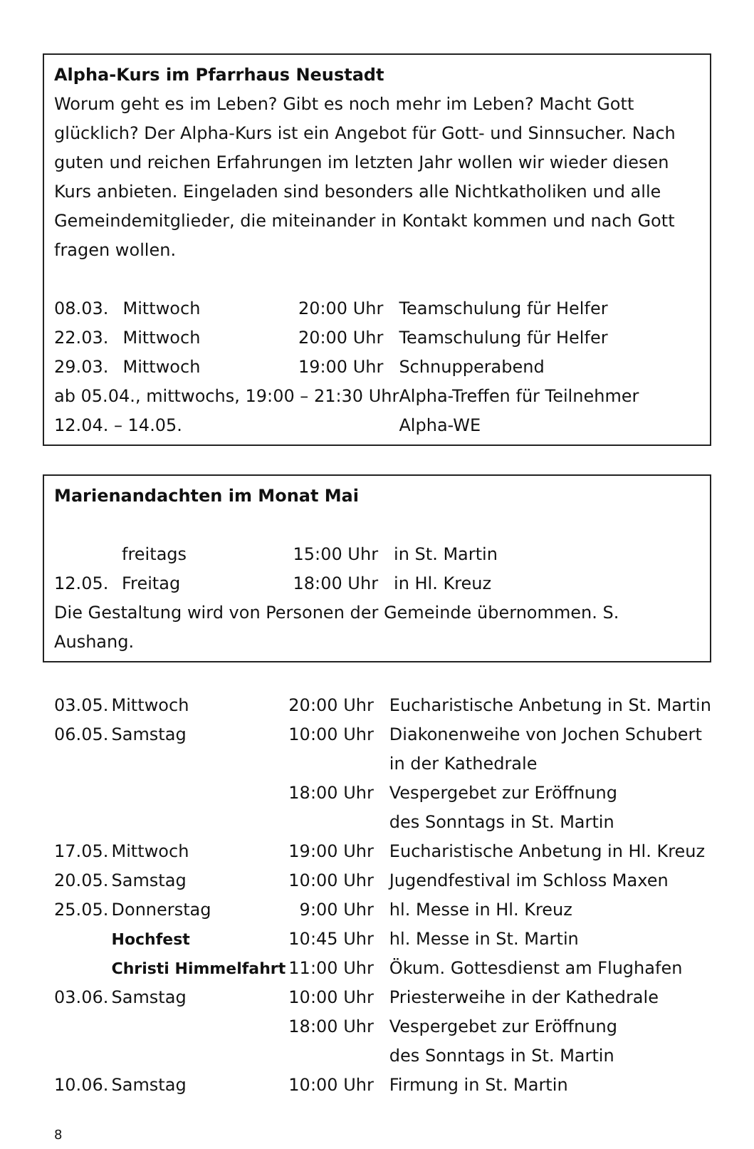Alpha-Kurs im Pfarrhaus Neustadt
Worum geht es im Leben? Gibt es noch mehr im Leben? Macht Gott glücklich? Der Alpha-Kurs ist ein Angebot für Gott- und Sinnsucher. Nach guten und reichen Erfahrungen im letzten Jahr wollen wir wieder diesen Kurs anbieten. Eingeladen sind besonders alle Nichtkatholiken und alle Gemeindemitglieder, die miteinander in Kontakt kommen und nach Gott fragen wollen.
| 08.03. | Mittwoch | 20:00 Uhr | Teamschulung für Helfer |
| 22.03. | Mittwoch | 20:00 Uhr | Teamschulung für Helfer |
| 29.03. | Mittwoch | 19:00 Uhr | Schnupperabend |
| ab 05.04., mittwochs, 19:00 – 21:30 Uhr | | | Alpha-Treffen für Teilnehmer |
| 12.04. – 14.05. | | | Alpha-WE |
Marienandachten im Monat Mai
| | freitags | 15:00 Uhr | in St. Martin |
| 12.05. | Freitag | 18:00 Uhr | in Hl. Kreuz |
Die Gestaltung wird von Personen der Gemeinde übernommen. S. Aushang.
| 03.05. | Mittwoch | 20:00 Uhr | Eucharistische Anbetung in St. Martin |
| 06.05. | Samstag | 10:00 Uhr | Diakonenweihe von Jochen Schubert in der Kathedrale |
| | | 18:00 Uhr | Vespergebet zur Eröffnung des Sonntags in St. Martin |
| 17.05. | Mittwoch | 19:00 Uhr | Eucharistische Anbetung in Hl. Kreuz |
| 20.05. | Samstag | 10:00 Uhr | Jugendfestival im Schloss Maxen |
| 25.05. | Donnerstag | 9:00 Uhr | hl. Messe in Hl. Kreuz |
| | Hochfest | 10:45 Uhr | hl. Messe in St. Martin |
| | Christi Himmelfahrt | 11:00 Uhr | Ökum. Gottesdienst am Flughafen |
| 03.06. | Samstag | 10:00 Uhr | Priesterweihe in der Kathedrale |
| | | 18:00 Uhr | Vespergebet zur Eröffnung des Sonntags in St. Martin |
| 10.06. | Samstag | 10:00 Uhr | Firmung in St. Martin |
8